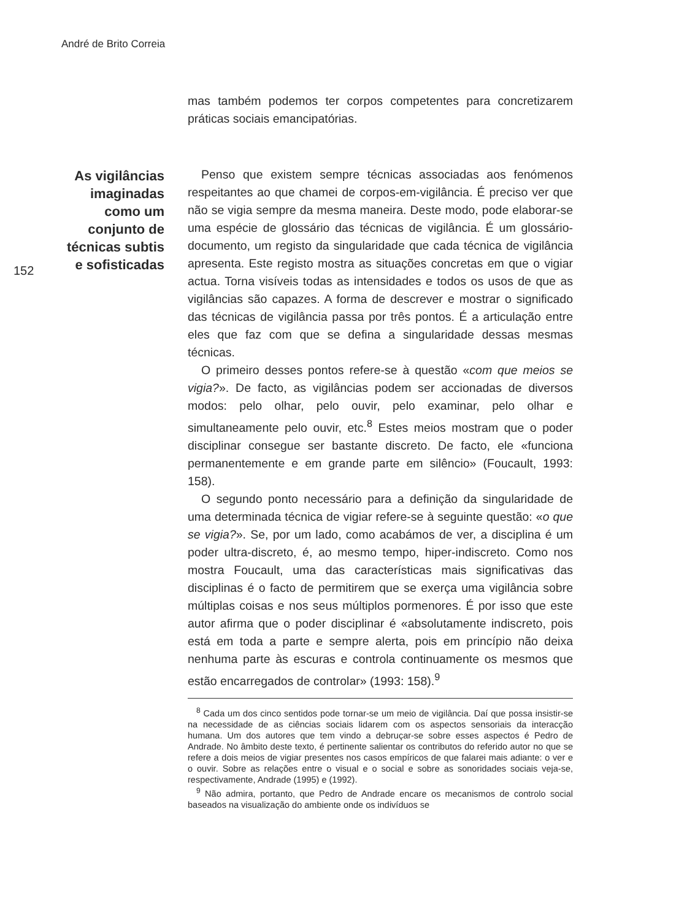André de Brito Correia
152
As vigilâncias imaginadas como um conjunto de técnicas subtis e sofisticadas
mas também podemos ter corpos competentes para concretizarem práticas sociais emancipatórias.
Penso que existem sempre técnicas associadas aos fenómenos respeitantes ao que chamei de corpos-em-vigilância. É preciso ver que não se vigia sempre da mesma maneira. Deste modo, pode elaborar-se uma espécie de glossário das técnicas de vigilância. É um glossário-documento, um registo da singularidade que cada técnica de vigilância apresenta. Este registo mostra as situações concretas em que o vigiar actua. Torna visíveis todas as intensidades e todos os usos de que as vigilâncias são capazes. A forma de descrever e mostrar o significado das técnicas de vigilância passa por três pontos. É a articulação entre eles que faz com que se defina a singularidade dessas mesmas técnicas.
O primeiro desses pontos refere-se à questão «com que meios se vigia?». De facto, as vigilâncias podem ser accionadas de diversos modos: pelo olhar, pelo ouvir, pelo examinar, pelo olhar e simultaneamente pelo ouvir, etc.<sup>8</sup> Estes meios mostram que o poder disciplinar consegue ser bastante discreto. De facto, ele «funciona permanentemente e em grande parte em silêncio» (Foucault, 1993: 158).
O segundo ponto necessário para a definição da singularidade de uma determinada técnica de vigiar refere-se à seguinte questão: «o que se vigia?». Se, por um lado, como acabámos de ver, a disciplina é um poder ultra-discreto, é, ao mesmo tempo, hiper-indiscreto. Como nos mostra Foucault, uma das características mais significativas das disciplinas é o facto de permitirem que se exerça uma vigilância sobre múltiplas coisas e nos seus múltiplos pormenores. É por isso que este autor afirma que o poder disciplinar é «absolutamente indiscreto, pois está em toda a parte e sempre alerta, pois em princípio não deixa nenhuma parte às escuras e controla continuamente os mesmos que estão encarregados de controlar» (1993: 158).<sup>9</sup>
<sup>8</sup> Cada um dos cinco sentidos pode tornar-se um meio de vigilância. Daí que possa insistir-se na necessidade de as ciências sociais lidarem com os aspectos sensoriais da interacção humana. Um dos autores que tem vindo a debruçar-se sobre esses aspectos é Pedro de Andrade. No âmbito deste texto, é pertinente salientar os contributos do referido autor no que se refere a dois meios de vigiar presentes nos casos empíricos de que falarei mais adiante: o ver e o ouvir. Sobre as relações entre o visual e o social e sobre as sonoridades sociais veja-se, respectivamente, Andrade (1995) e (1992).
<sup>9</sup> Não admira, portanto, que Pedro de Andrade encare os mecanismos de controlo social baseados na visualização do ambiente onde os indivíduos se